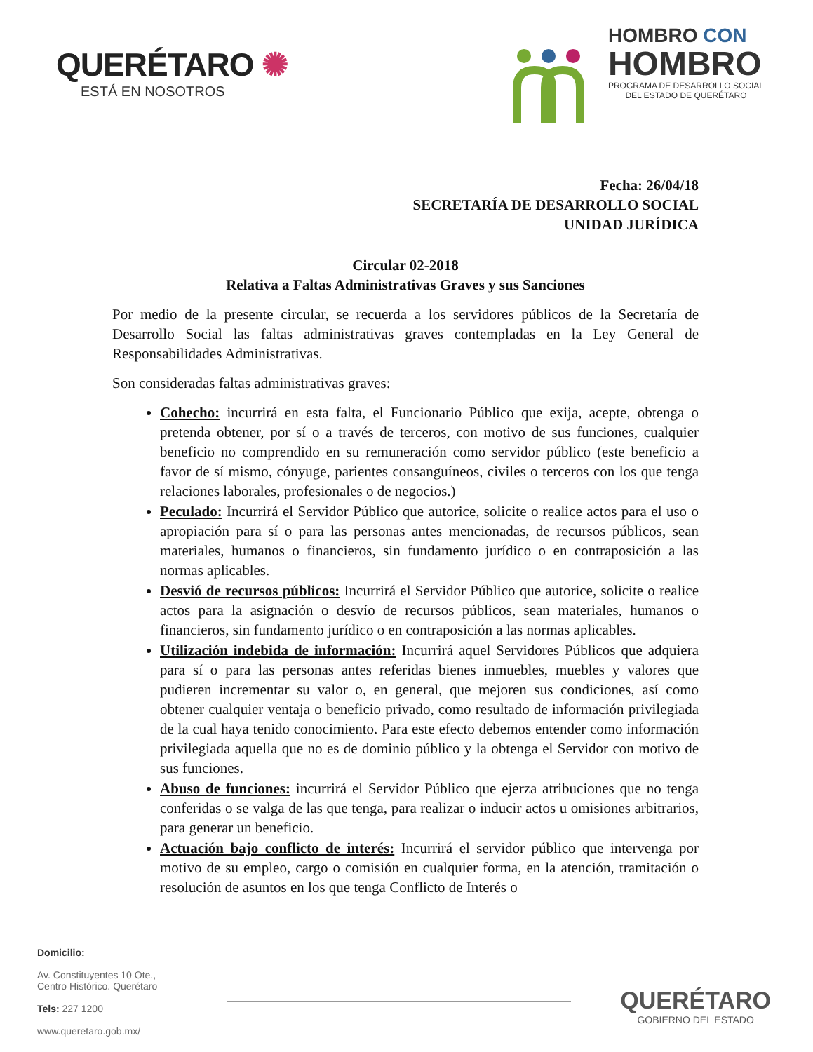QUERÉTARO ✺
ESTÁ EN NOSOTROS
HOMBRO CON
HOMBRO
PROGRAMA DE DESARROLLO SOCIAL
DEL ESTADO DE QUERÉTARO
Fecha: 26/04/18
SECRETARÍA DE DESARROLLO SOCIAL
UNIDAD JURÍDICA
Circular 02-2018
Relativa a Faltas Administrativas Graves y sus Sanciones
Por medio de la presente circular, se recuerda a los servidores públicos de la Secretaría de Desarrollo Social las faltas administrativas graves contempladas en la Ley General de Responsabilidades Administrativas.
Son consideradas faltas administrativas graves:
Cohecho: incurrirá en esta falta, el Funcionario Público que exija, acepte, obtenga o pretenda obtener, por sí o a través de terceros, con motivo de sus funciones, cualquier beneficio no comprendido en su remuneración como servidor público (este beneficio a favor de sí mismo, cónyuge, parientes consanguíneos, civiles o terceros con los que tenga relaciones laborales, profesionales o de negocios.)
Peculado: Incurrirá el Servidor Público que autorice, solicite o realice actos para el uso o apropiación para sí o para las personas antes mencionadas, de recursos públicos, sean materiales, humanos o financieros, sin fundamento jurídico o en contraposición a las normas aplicables.
Desvió de recursos públicos: Incurrirá el Servidor Público que autorice, solicite o realice actos para la asignación o desvío de recursos públicos, sean materiales, humanos o financieros, sin fundamento jurídico o en contraposición a las normas aplicables.
Utilización indebida de información: Incurrirá aquel Servidores Públicos que adquiera para sí o para las personas antes referidas bienes inmuebles, muebles y valores que pudieren incrementar su valor o, en general, que mejoren sus condiciones, así como obtener cualquier ventaja o beneficio privado, como resultado de información privilegiada de la cual haya tenido conocimiento. Para este efecto debemos entender como información privilegiada aquella que no es de dominio público y la obtenga el Servidor con motivo de sus funciones.
Abuso de funciones: incurrirá el Servidor Público que ejerza atribuciones que no tenga conferidas o se valga de las que tenga, para realizar o inducir actos u omisiones arbitrarios, para generar un beneficio.
Actuación bajo conflicto de interés: Incurrirá el servidor público que intervenga por motivo de su empleo, cargo o comisión en cualquier forma, en la atención, tramitación o resolución de asuntos en los que tenga Conflicto de Interés o
Domicilio:
Av. Constituyentes 10 Ote.,
Centro Histórico. Querétaro
Tels: 227 1200
www.queretaro.gob.mx/
QUERÉTARO
GOBIERNO DEL ESTADO